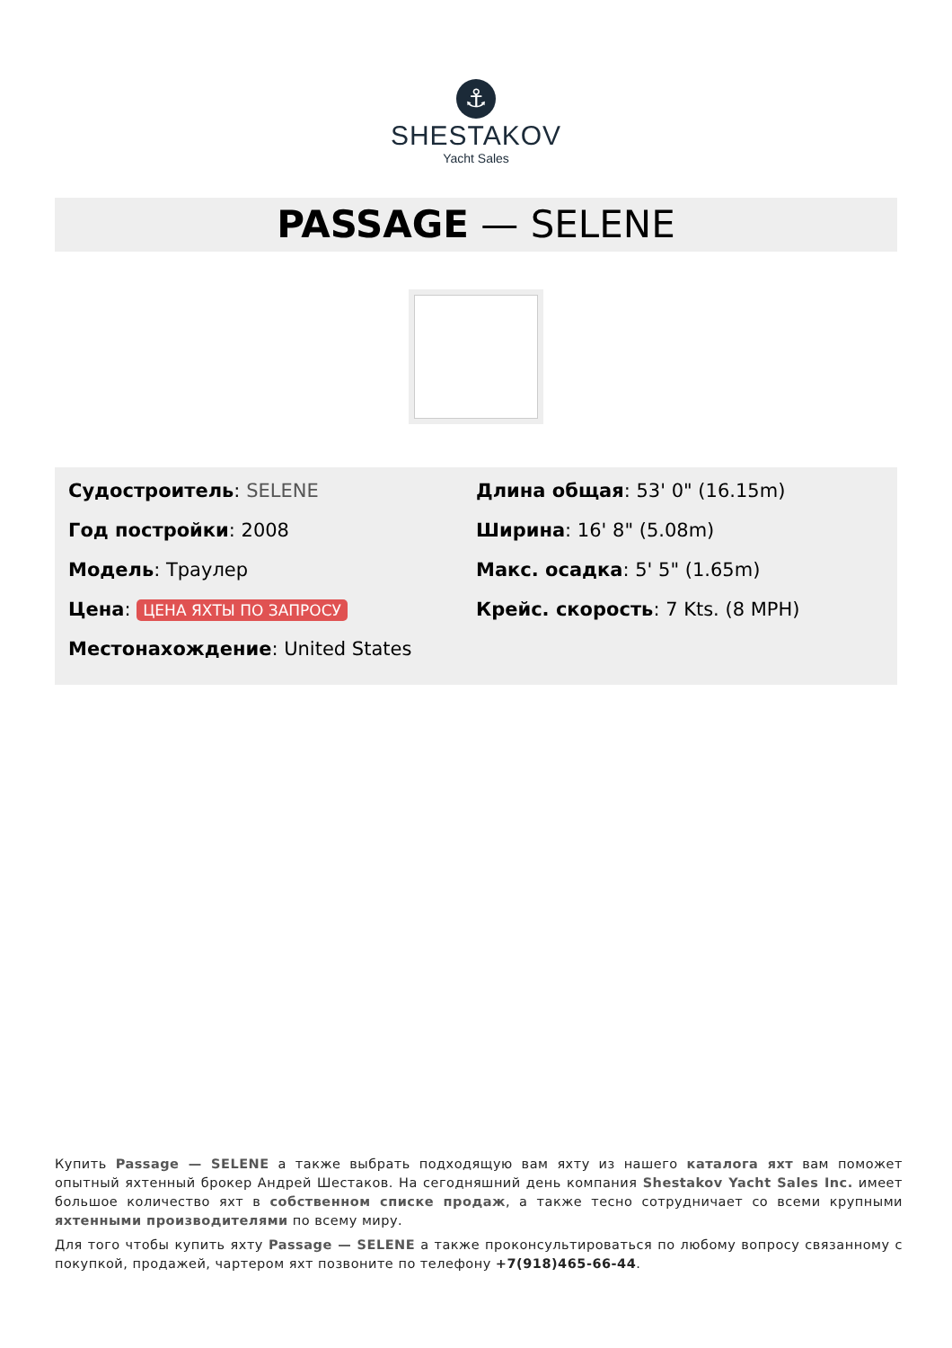⚓
SHESTAKOV
Yacht Sales
PASSAGE — SELENE
Судостроитель: SELENE
Год постройки: 2008
Модель: Траулер
Цена: ЦЕНА ЯХТЫ ПО ЗАПРОСУ
Местонахождение: United States
Длина общая: 53' 0" (16.15m)
Ширина: 16' 8" (5.08m)
Макс. осадка: 5' 5" (1.65m)
Крейс. скорость: 7 Kts. (8 MPH)
Купить Passage — SELENE а также выбрать подходящую вам яхту из нашего каталога яхт вам поможет опытный яхтенный брокер Андрей Шестаков. На сегодняшний день компания Shestakov Yacht Sales Inc. имеет большое количество яхт в собственном списке продаж, а также тесно сотрудничает со всеми крупными яхтенными производителями по всему миру.
Для того чтобы купить яхту Passage — SELENE а также проконсультироваться по любому вопросу связанному с покупкой, продажей, чартером яхт позвоните по телефону +7(918)465-66-44.